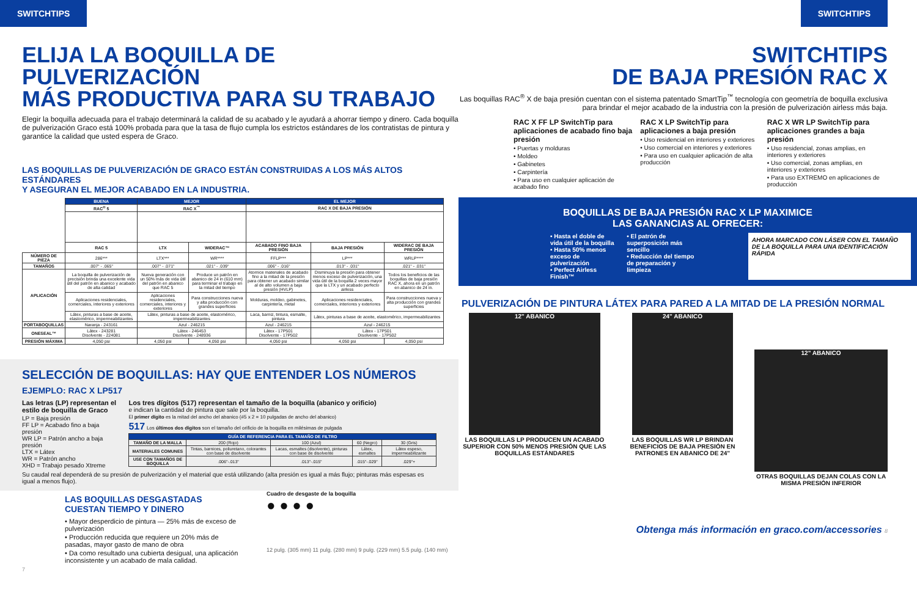SWITCHTIPS
ELIJA LA BOQUILLA DE PULVERIZACIÓN
MÁS PRODUCTIVA PARA SU TRABAJO
Elegir la boquilla adecuada para el trabajo determinará la calidad de su acabado y le ayudará a ahorrar tiempo y dinero. Cada boquilla de pulverización Graco está 100% probada para que la tasa de flujo cumpla los estrictos estándares de los contratistas de pintura y garantice la calidad que usted espera de Graco.
LAS BOQUILLAS DE PULVERIZACIÓN DE GRACO ESTÁN CONSTRUIDAS A LOS MÁS ALTOS ESTÁNDARES
Y ASEGURAN EL MEJOR ACABADO EN LA INDUSTRIA.
| | BUENA | MEJOR | | EL MEJOR | | |
| | RAC<sup>®</sup> 5 | RAC X<sup>™</sup> | | RAC X DE BAJA PRESIÓN | | |
| | RAC 5 | LTX | WIDERAC™ | ACABADO FINO BAJA PRESIÓN | BAJA PRESIÓN | WIDERAC DE BAJA PRESIÓN |
| NÚMERO DE PIEZA | 286*** | LTX*** | WR**** | FFLP*** | LP*** | WRLP**** |
| TAMAÑOS | .007" - .065" | .007" - .071" | .021" - .039" | .006" - .016" | .013" - .031" | .021" - .031" |
| APLICACIÓN | La boquilla de pulverización de precisión brinda una excelente vida útil del patrón en abanico y acabado de alta calidad | Nueva generación con un 50% más de vida útil del patrón en abanico que RAC 5 | Produce un patrón en abanico de 24 in (610 mm) para terminar el trabajo en la mitad del tiempo | Atomice materiales de acabado fino a la mitad de la presión para obtener un acabado similar al de alto volumen a baja presión (HVLP) | Disminuya la presión para obtener menos exceso de pulverización, una vida útil de la boquilla 2 veces mayor que la LTX y un acabado perfecto airless | Todos los beneficios de las boquillas de baja presión RAC X, ahora en un patrón en abanico de 24 in. |
| | Aplicaciones residenciales, comerciales, interiores y exteriores | Aplicaciones residenciales, comerciales, interiores y exteriores | Para construcciones nueva y alta producción con grandes superficies | Molduras, moldeo, gabinetes, carpintería, metal | Aplicaciones residenciales, comerciales, interiores y exteriores | Para construcciones nueva y alta producción con grandes superficies |
| | Látex, pinturas a base de aceite, elastomérico, impermeabilizantes | Látex, pinturas a base de aceite, elastomérico, impermeabilizantes | | Laca, barniz, tintura, esmalte, pintura | Látex, pinturas a base de aceite, elastomérico, impermeabilizantes | |
| PORTABOQUILLAS | Naranja - 243161 | Azul - 246215 | | Azul - 246215 | Azul - 246215 | |
| ONESEAL™ | Látex - 243281 Disolvente - 224081 | Látex - 246453 Disolvente - 248936 | | Látex - 17P501 Disolvente - 17P502 | Látex - 17P501 Disolvente - 17P502 | |
| PRESIÓN MÁXIMA | 4,050 psi | 4,050 psi | 4,050 psi | 4,050 psi | 4,050 psi | 4,050 psi |
SELECCIÓN DE BOQUILLAS: HAY QUE ENTENDER LOS NÚMEROS
EJEMPLO: RAC X LP517
Las letras (LP) representan el estilo de boquilla de Graco
LP = Baja presión
FF LP = Acabado fino a baja presión
WR LP = Patrón ancho a baja presión
LTX = Látex
WR = Patrón ancho
XHD = Trabajo pesado Xtreme
Los tres dígitos (517) representan el tamaño de la boquilla (abanico y orificio)
e indican la cantidad de pintura que sale por la boquilla.
El primer dígito es la mitad del ancho del abanico (#5 x 2 = 10 pulgadas de ancho del abanico)
517 Los últimos dos dígitos son el tamaño del orificio de la boquilla en milésimas de pulgada
| GUÍA DE REFERENCIA PARA EL TAMAÑO DE FILTRO | | | | |
| --- | --- | --- | --- | --- |
| TAMAÑO DE LA MALLA | 200 (Rojo) | 100 (Azul) | 60 (Negro) | 30 (Gris) |
| MATERIALES COMUNES | Tintas, barnices, poliuretano, colorantes con base de disolvente | Lacas, esmaltes (disolvente), pinturas con base de disolvente | Látex, esmaltes | Látex espeso, impermeabilizante |
| USE CON TAMAÑOS DE BOQUILLA | .006"-.013" | .013"-.015" | .015"-.029" | .029"+ |
Su caudal real dependerá de su presión de pulverización y el material que está utilizando (alta presión es igual a más flujo; pinturas más espesas es igual a menos flujo).
LAS BOQUILLAS DESGASTADAS CUESTAN TIEMPO Y DINERO
• Mayor desperdicio de pintura — 25% más de exceso de pulverización
• Producción reducida que requiere un 20% más de pasadas, mayor gasto de mano de obra
• Da como resultado una cubierta desigual, una aplicación inconsistente y un acabado de mala calidad.
Cuadro de desgaste de la boquilla
● ● ● ●
12 pulg. (305 mm) 11 pulg. (280 mm) 9 pulg. (229 mm) 5.5 pulg. (140 mm)
7
SWITCHTIPS
SWITCHTIPS
DE BAJA PRESIÓN RAC X
Las boquillas RAC<sup>®</sup> X de baja presión cuentan con el sistema patentado SmartTip<sup>™</sup> tecnología con geometría de boquilla exclusiva para brindar el mejor acabado de la industria con la presión de pulverización airless más baja.
RAC X FF LP SwitchTip para aplicaciones de acabado fino baja presión
• Puertas y molduras
• Moldeo
• Gabinetes
• Carpintería
• Para uso en cualquier aplicación de acabado fino
RAC X LP SwitchTip para aplicaciones a baja presión
• Uso residencial en interiores y exteriores
• Uso comercial en interiores y exteriores
• Para uso en cualquier aplicación de alta producción
RAC X WR LP SwitchTip para aplicaciones grandes a baja presión
• Uso residencial, zonas amplias, en interiores y exteriores
• Uso comercial, zonas amplias, en interiores y exteriores
• Para uso EXTREMO en aplicaciones de producción
BOQUILLAS DE BAJA PRESIÓN RAC X LP MAXIMICE
LAS GANANCIAS AL OFRECER:
• Hasta el doble de vida útil de la boquilla
• Hasta 50% menos exceso de pulverización
• Perfect Airless Finish™
• El patrón de superposición más sencillo
• Reducción del tiempo de preparación y limpieza
AHORA MARCADO CON LÁSER CON EL TAMAÑO DE LA BOQUILLA PARA UNA IDENTIFICACIÓN RÁPIDA
PULVERIZACIÓN DE PINTURA LÁTEX PARA PARED A LA MITAD DE LA PRESIÓN NORMAL
12" ABANICO
LAS BOQUILLAS LP PRODUCEN UN ACABADO SUPERIOR CON 50% MENOS PRESIÓN QUE LAS BOQUILLAS ESTÁNDARES
24" ABANICO
LAS BOQUILLAS WR LP BRINDAN BENEFICIOS DE BAJA PRESIÓN EN PATRONES EN ABANICO DE 24"
12" ABANICO
OTRAS BOQUILLAS DEJAN COLAS CON LA MISMA PRESIÓN INFERIOR
Obtenga más información en graco.com/accessories 8